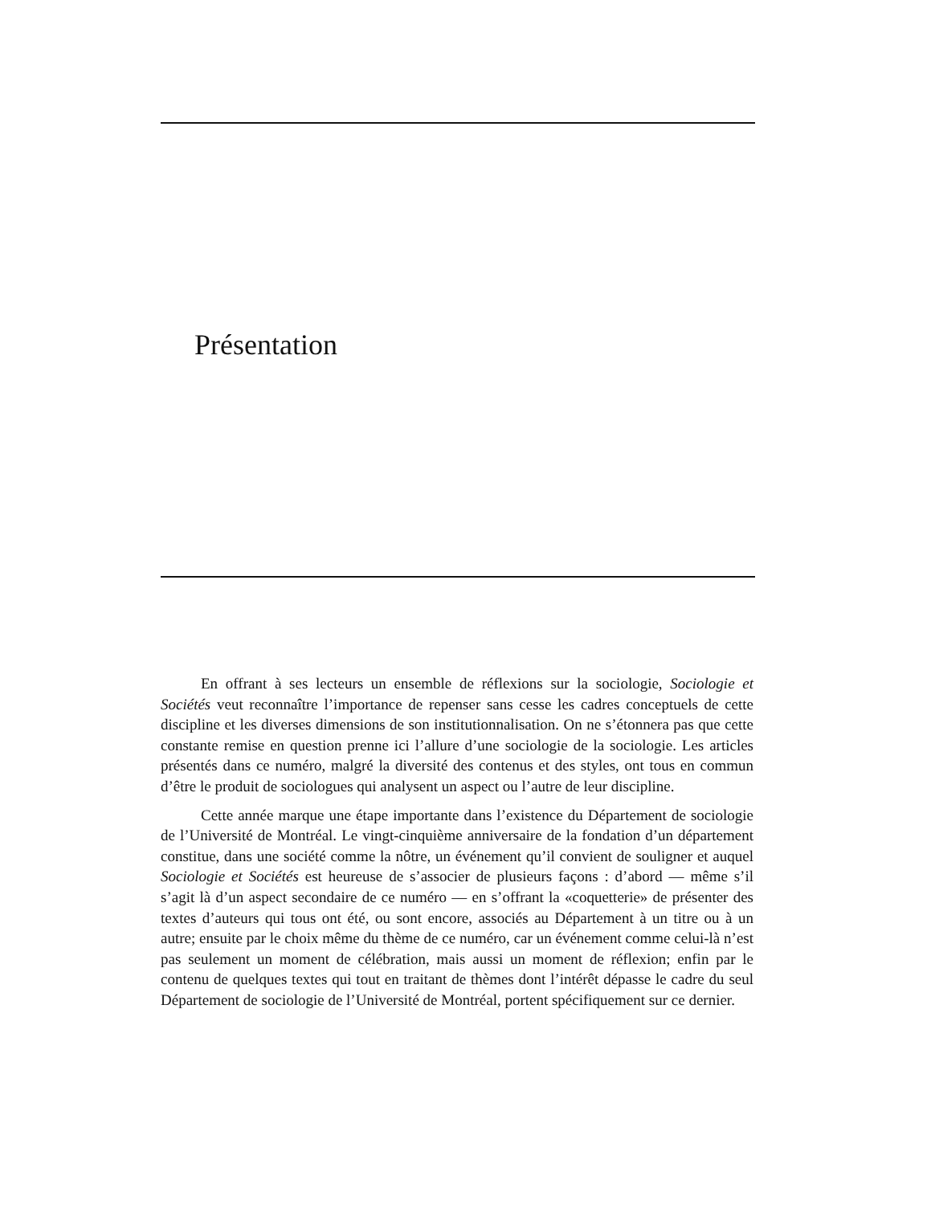Présentation
En offrant à ses lecteurs un ensemble de réflexions sur la sociologie, Sociologie et Sociétés veut reconnaître l’importance de repenser sans cesse les cadres conceptuels de cette discipline et les diverses dimensions de son institutionnalisation. On ne s’étonnera pas que cette constante remise en question prenne ici l’allure d’une sociologie de la sociologie. Les articles présentés dans ce numéro, malgré la diversité des contenus et des styles, ont tous en commun d’être le produit de sociologues qui analysent un aspect ou l’autre de leur discipline.
Cette année marque une étape importante dans l’existence du Département de sociologie de l’Université de Montréal. Le vingt-cinquième anniversaire de la fondation d’un département constitue, dans une société comme la nôtre, un événement qu’il convient de souligner et auquel Sociologie et Sociétés est heureuse de s’associer de plusieurs façons : d’abord — même s’il s’agit là d’un aspect secondaire de ce numéro — en s’offrant la «coquetterie» de présenter des textes d’auteurs qui tous ont été, ou sont encore, associés au Département à un titre ou à un autre; ensuite par le choix même du thème de ce numéro, car un événement comme celui-là n’est pas seulement un moment de célébration, mais aussi un moment de réflexion; enfin par le contenu de quelques textes qui tout en traitant de thèmes dont l’intérêt dépasse le cadre du seul Département de sociologie de l’Université de Montréal, portent spécifiquement sur ce dernier.